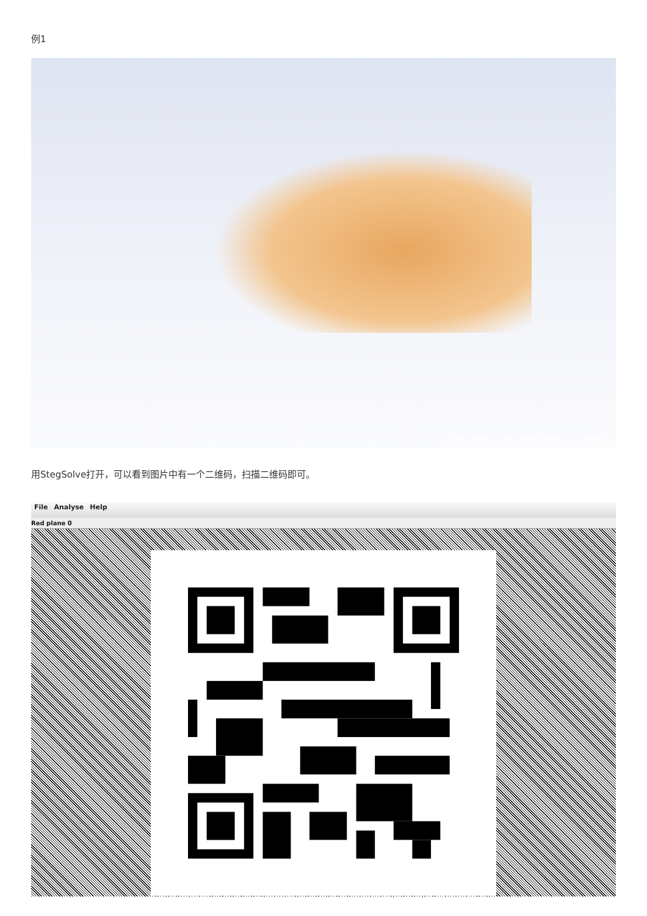例1
https://blog.csdn.net/Deep___Learning
用StegSolve打开，可以看到图片中有一个二维码，扫描二维码即可。
File Analyse Help
Red plane 0